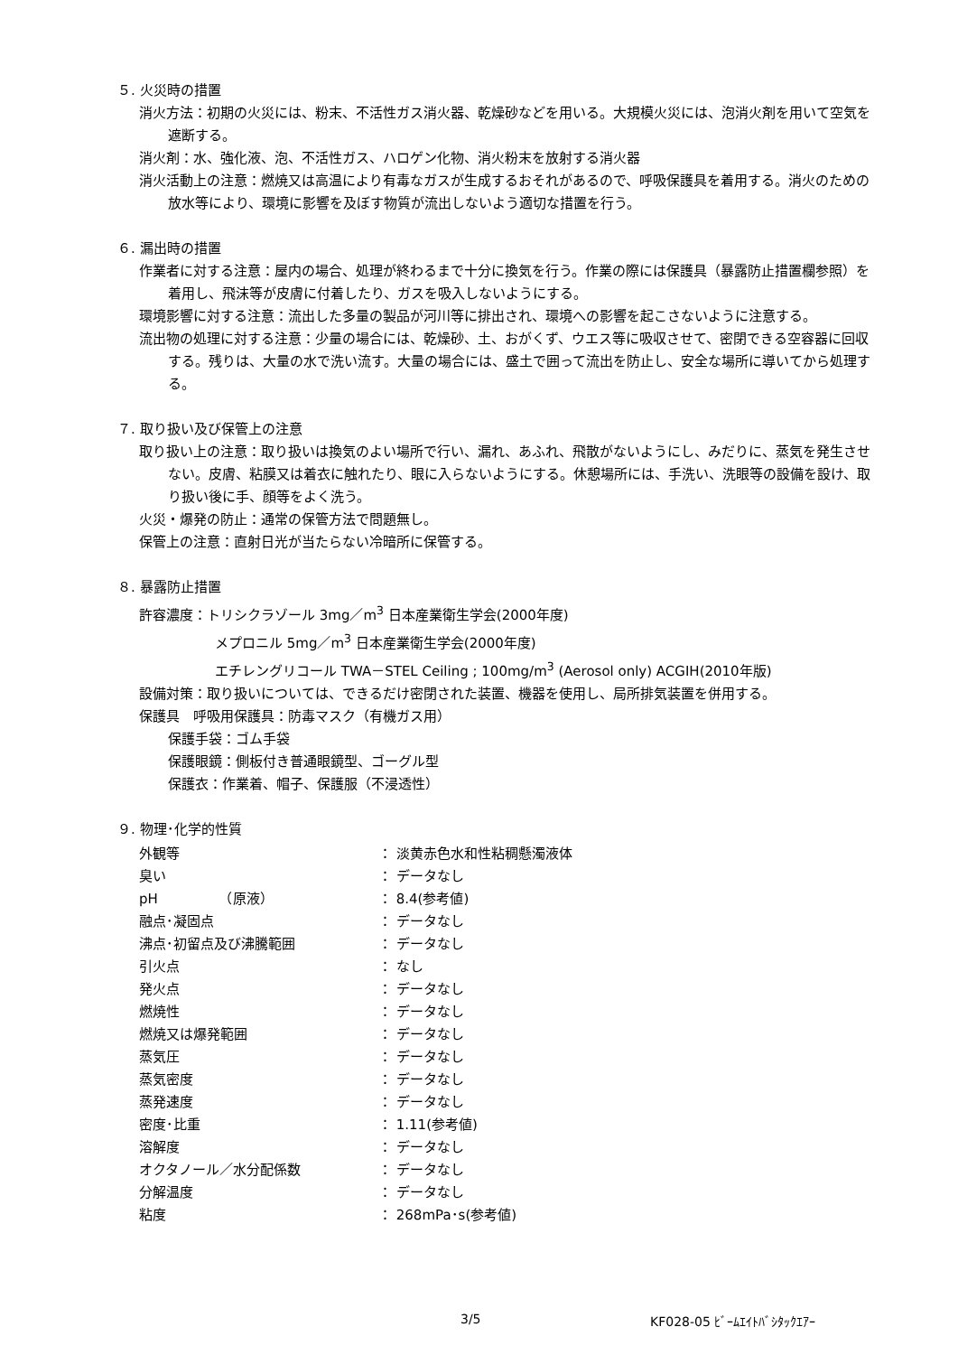５. 火災時の措置
消火方法：初期の火災には、粉末、不活性ガス消火器、乾燥砂などを用いる。大規模火災には、泡消火剤を用いて空気を遮断する。
消火剤：水、強化液、泡、不活性ガス、ハロゲン化物、消火粉末を放射する消火器
消火活動上の注意：燃焼又は高温により有毒なガスが生成するおそれがあるので、呼吸保護具を着用する。消火のための放水等により、環境に影響を及ぼす物質が流出しないよう適切な措置を行う。
６. 漏出時の措置
作業者に対する注意：屋内の場合、処理が終わるまで十分に換気を行う。作業の際には保護具（暴露防止措置欄参照）を着用し、飛沫等が皮膚に付着したり、ガスを吸入しないようにする。
環境影響に対する注意：流出した多量の製品が河川等に排出され、環境への影響を起こさないように注意する。
流出物の処理に対する注意：少量の場合には、乾燥砂、土、おがくず、ウエス等に吸収させて、密閉できる空容器に回収する。残りは、大量の水で洗い流す。大量の場合には、盛土で囲って流出を防止し、安全な場所に導いてから処理する。
７. 取り扱い及び保管上の注意
取り扱い上の注意：取り扱いは換気のよい場所で行い、漏れ、あふれ、飛散がないようにし、みだりに、蒸気を発生させない。皮膚、粘膜又は着衣に触れたり、眼に入らないようにする。休憩場所には、手洗い、洗眼等の設備を設け、取り扱い後に手、顔等をよく洗う。
火災・爆発の防止：通常の保管方法で問題無し。
保管上の注意：直射日光が当たらない冷暗所に保管する。
８. 暴露防止措置
許容濃度：トリシクラゾール 3mg／m<sup>3</sup> 日本産業衛生学会(2000年度)
メプロニル 5mg／m<sup>3</sup> 日本産業衛生学会(2000年度)
エチレングリコール TWA－STEL Ceiling ; 100mg/m<sup>3</sup> (Aerosol only) ACGIH(2010年版)
設備対策：取り扱いについては、できるだけ密閉された装置、機器を使用し、局所排気装置を併用する。
保護具　呼吸用保護具：防毒マスク（有機ガス用）
保護手袋：ゴム手袋
保護眼鏡：側板付き普通眼鏡型、ゴーグル型
保護衣：作業着、帽子、保護服（不浸透性）
９. 物理･化学的性質
| 外観等 | ： 淡黄赤色水和性粘稠懸濁液体 |
| 臭い | ： データなし |
| pH （原液） | ： 8.4(参考値) |
| 融点･凝固点 | ： データなし |
| 沸点･初留点及び沸騰範囲 | ： データなし |
| 引火点 | ： なし |
| 発火点 | ： データなし |
| 燃焼性 | ： データなし |
| 燃焼又は爆発範囲 | ： データなし |
| 蒸気圧 | ： データなし |
| 蒸気密度 | ： データなし |
| 蒸発速度 | ： データなし |
| 密度･比重 | ： 1.11(参考値) |
| 溶解度 | ： データなし |
| オクタノール／水分配係数 | ： データなし |
| 分解温度 | ： データなし |
| 粘度 | ： 268mPa･s(参考値) |
3/5 KF028-05 ﾋﾞｰﾑｴｲﾄﾊﾞｼﾀｯｸｴｱｰ